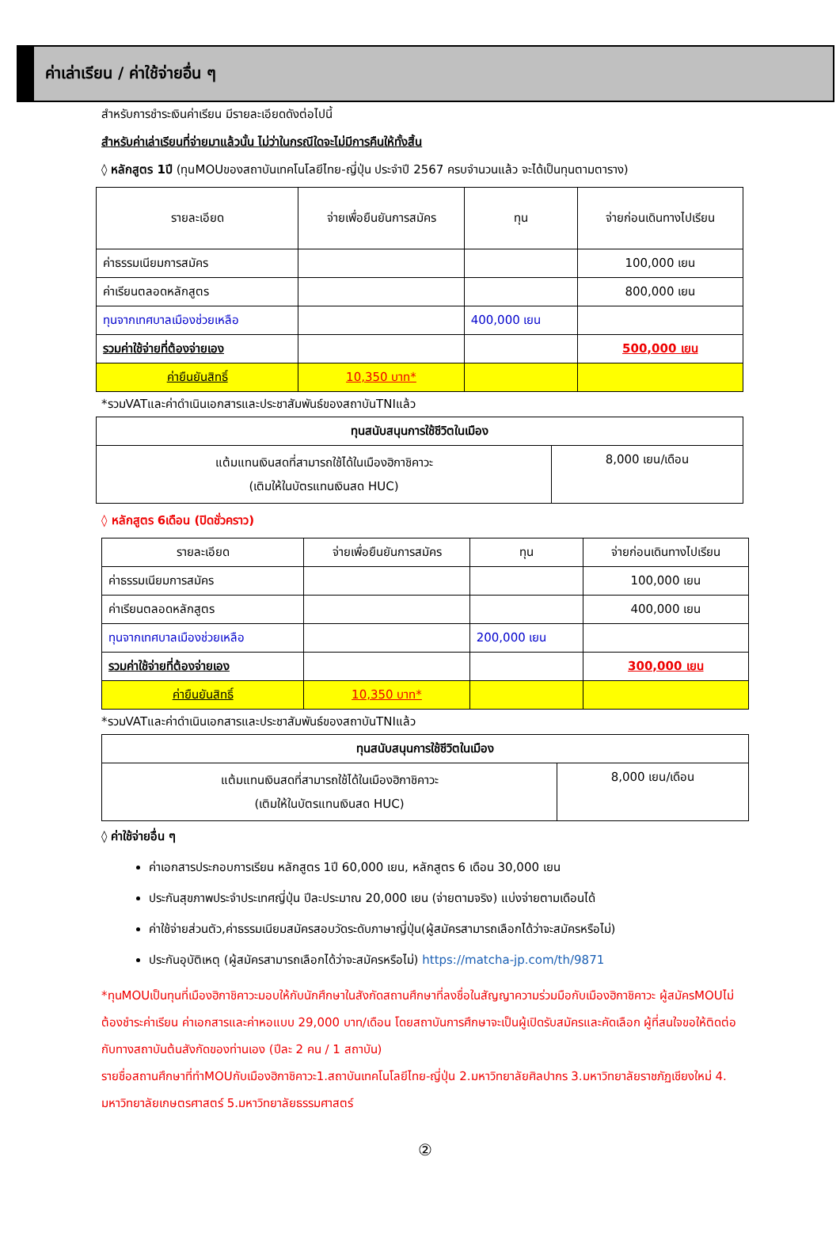ค่าเล่าเรียน / ค่าใช้จ่ายอื่น ๆ
สำหรับการชำระเงินค่าเรียน มีรายละเอียดดังต่อไปนี้
สำหรับค่าเล่าเรียนที่จ่ายมาแล้วนั้น ไม่ว่าในกรณีใดจะไม่มีการคืนให้ทั้งสิ้น
◊ หลักสูตร 1ปี (ทุนMOUของสถาบันเทคโนโลยีไทย-ญี่ปุ่น ประจำปี 2567 ครบจำนวนแล้ว จะได้เป็นทุนตามตาราง)
| รายละเอียด | จ่ายเพื่อยืนยันการสมัคร | ทุน | จ่ายก่อนเดินทางไปเรียน |
| ค่าธรรมเนียมการสมัคร | | | 100,000 เยน |
| ค่าเรียนตลอดหลักสูตร | | | 800,000 เยน |
| ทุนจากเทศบาลเมืองช่วยเหลือ | | 400,000 เยน | |
| รวมค่าใช้จ่ายที่ต้องจ่ายเอง | | | 500,000 เยน |
| ค่ายืนยันสิทธิ์ | 10,350 บาท* | | |
*รวมVATและค่าดำเนินเอกสารและประชาสัมพันธ์ของสถาบันTNIแล้ว
| ทุนสนับสนุนการใช้ชีวิตในเมือง | |
| แต้มแทนเงินสดที่สามารถใช้ได้ในเมืองฮิกาชิคาวะ (เติมให้ในบัตรแทนเงินสด HUC) | 8,000 เยน/เดือน |
◊ หลักสูตร 6เดือน (ปิดชั่วคราว)
| รายละเอียด | จ่ายเพื่อยืนยันการสมัคร | ทุน | จ่ายก่อนเดินทางไปเรียน |
| ค่าธรรมเนียมการสมัคร | | | 100,000 เยน |
| ค่าเรียนตลอดหลักสูตร | | | 400,000 เยน |
| ทุนจากเทศบาลเมืองช่วยเหลือ | | 200,000 เยน | |
| รวมค่าใช้จ่ายที่ต้องจ่ายเอง | | | 300,000 เยน |
| ค่ายืนยันสิทธิ์ | 10,350 บาท* | | |
*รวมVATและค่าดำเนินเอกสารและประชาสัมพันธ์ของสถาบันTNIแล้ว
| ทุนสนับสนุนการใช้ชีวิตในเมือง | |
| แต้มแทนเงินสดที่สามารถใช้ได้ในเมืองฮิกาชิคาวะ (เติมให้ในบัตรแทนเงินสด HUC) | 8,000 เยน/เดือน |
◊ ค่าใช้จ่ายอื่น ๆ
ค่าเอกสารประกอบการเรียน หลักสูตร 1ปี 60,000 เยน, หลักสูตร 6 เดือน 30,000 เยน
ประกันสุขภาพประจำประเทศญี่ปุ่น ปีละประมาณ 20,000 เยน (จ่ายตามจริง) แบ่งจ่ายตามเดือนได้
ค่าใช้จ่ายส่วนตัว,ค่าธรรมเนียมสมัครสอบวัดระดับภาษาญี่ปุ่น(ผู้สมัครสามารถเลือกได้ว่าจะสมัครหรือไม่)
ประกันอุบัติเหตุ (ผู้สมัครสามารถเลือกได้ว่าจะสมัครหรือไม่) https://matcha-jp.com/th/9871
*ทุนMOUเป็นทุนที่เมืองฮิกาชิคาวะมอบให้กับนักศึกษาในสังกัดสถานศึกษาที่ลงชื่อในสัญญาความร่วมมือกับเมืองฮิกาชิคาวะ ผู้สมัครMOUไม่ต้องชำระค่าเรียน ค่าเอกสารและค่าหอแบบ 29,000 บาท/เดือน โดยสถาบันการศึกษาจะเป็นผู้เปิดรับสมัครและคัดเลือก ผู้ที่สนใจขอให้ติดต่อกับทางสถาบันต้นสังกัดของท่านเอง (ปีละ 2 คน / 1 สถาบัน)
รายชื่อสถานศึกษาที่ทำMOUกับเมืองฮิกาชิคาวะ1.สถาบันเทคโนโลยีไทย-ญี่ปุ่น 2.มหาวิทยาลัยศิลปากร 3.มหาวิทยาลัยราชภัฏเชียงใหม่ 4. มหาวิทยาลัยเกษตรศาสตร์ 5.มหาวิทยาลัยธรรมศาสตร์
②